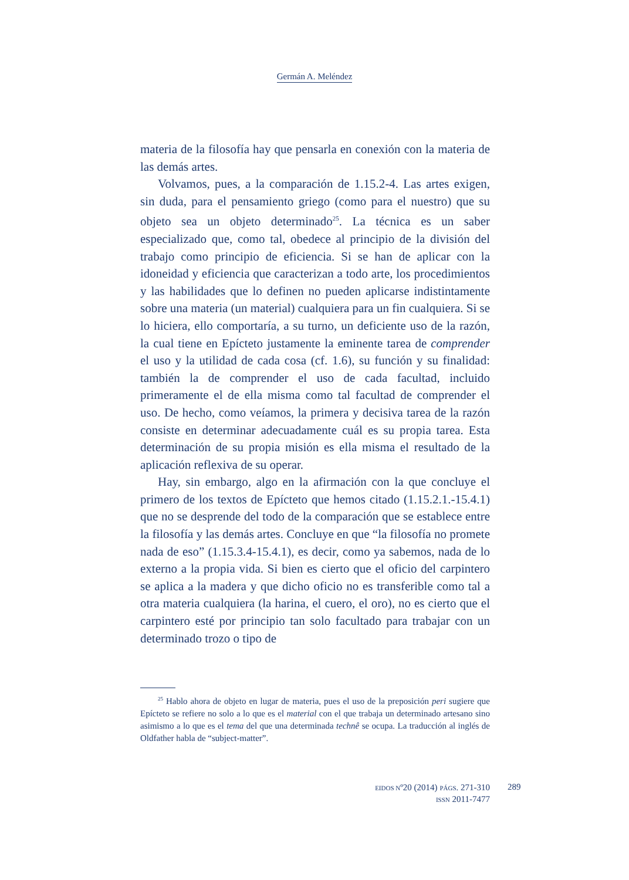Germán A. Meléndez
materia de la filosofía hay que pensarla en conexión con la materia de las demás artes.
Volvamos, pues, a la comparación de 1.15.2-4. Las artes exigen, sin duda, para el pensamiento griego (como para el nuestro) que su objeto sea un objeto determinado<sup>25</sup>. La técnica es un saber especializado que, como tal, obedece al principio de la división del trabajo como principio de eficiencia. Si se han de aplicar con la idoneidad y eficiencia que caracterizan a todo arte, los procedimientos y las habilidades que lo definen no pueden aplicarse indistintamente sobre una materia (un material) cualquiera para un fin cualquiera. Si se lo hiciera, ello comportaría, a su turno, un deficiente uso de la razón, la cual tiene en Epícteto justamente la eminente tarea de comprender el uso y la utilidad de cada cosa (cf. 1.6), su función y su finalidad: también la de comprender el uso de cada facultad, incluido primeramente el de ella misma como tal facultad de comprender el uso. De hecho, como veíamos, la primera y decisiva tarea de la razón consiste en determinar adecuadamente cuál es su propia tarea. Esta determinación de su propia misión es ella misma el resultado de la aplicación reflexiva de su operar.
Hay, sin embargo, algo en la afirmación con la que concluye el primero de los textos de Epícteto que hemos citado (1.15.2.1.-15.4.1) que no se desprende del todo de la comparación que se establece entre la filosofía y las demás artes. Concluye en que “la filosofía no promete nada de eso” (1.15.3.4-15.4.1), es decir, como ya sabemos, nada de lo externo a la propia vida. Si bien es cierto que el oficio del carpintero se aplica a la madera y que dicho oficio no es transferible como tal a otra materia cualquiera (la harina, el cuero, el oro), no es cierto que el carpintero esté por principio tan solo facultado para trabajar con un determinado trozo o tipo de
<sup>25</sup> Hablo ahora de objeto en lugar de materia, pues el uso de la preposición peri sugiere que Epícteto se refiere no solo a lo que es el material con el que trabaja un determinado artesano sino asimismo a lo que es el tema del que una determinada technê se ocupa. La traducción al inglés de Oldfather habla de “subject-matter”.
EIDOS Nº20 (2014) PÁGS. 271-310
ISSN 2011-7477
289